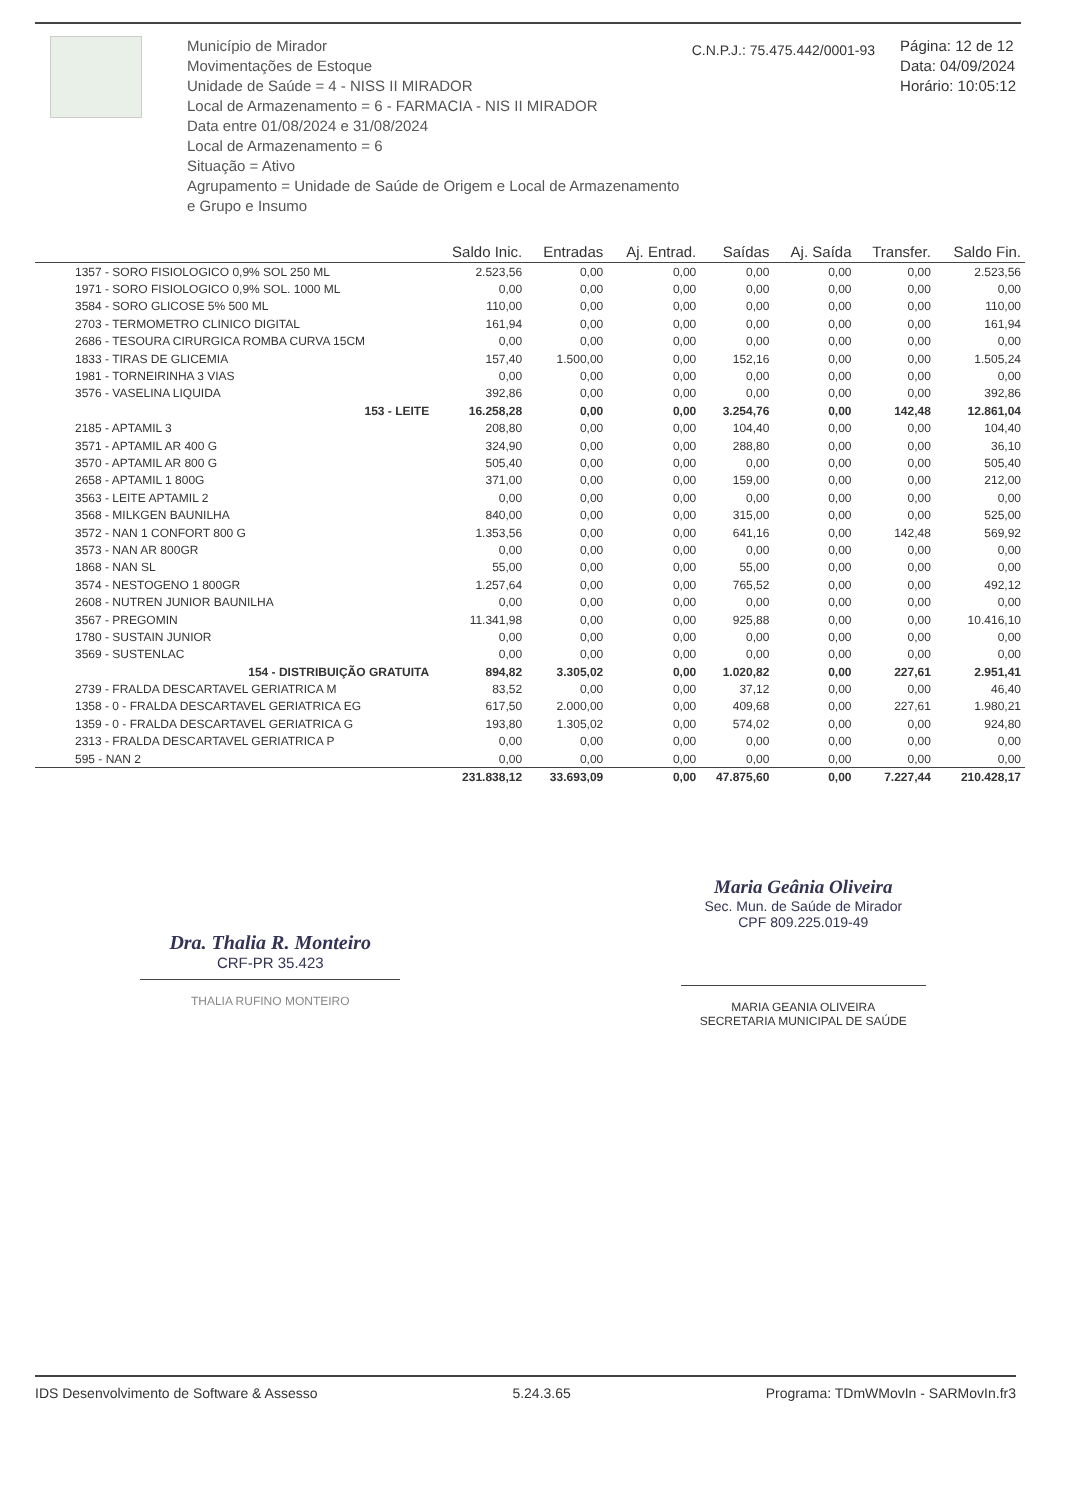Município de Mirador
Movimentações de Estoque
Unidade de Saúde = 4 - NISS II MIRADOR
Local de Armazenamento = 6 - FARMACIA - NIS II MIRADOR
Data entre 01/08/2024 e 31/08/2024
Local de Armazenamento = 6
Situação = Ativo
Agrupamento = Unidade de Saúde de Origem e Local de Armazenamento e Grupo e Insumo
C.N.P.J.: 75.475.442/0001-93
Página: 12 de 12
Data: 04/09/2024
Horário: 10:05:12
| | Saldo Inic. | Entradas | Aj. Entrad. | Saídas | Aj. Saída | Transfer. | Saldo Fin. |
| --- | --- | --- | --- | --- | --- | --- | --- |
| 1357 - SORO FISIOLOGICO 0,9% SOL 250 ML | 2.523,56 | 0,00 | 0,00 | 0,00 | 0,00 | 0,00 | 2.523,56 |
| 1971 - SORO FISIOLOGICO 0,9% SOL. 1000 ML | 0,00 | 0,00 | 0,00 | 0,00 | 0,00 | 0,00 | 0,00 |
| 3584 - SORO GLICOSE 5% 500 ML | 110,00 | 0,00 | 0,00 | 0,00 | 0,00 | 0,00 | 110,00 |
| 2703 - TERMOMETRO CLINICO DIGITAL | 161,94 | 0,00 | 0,00 | 0,00 | 0,00 | 0,00 | 161,94 |
| 2686 - TESOURA CIRURGICA ROMBA CURVA 15CM | 0,00 | 0,00 | 0,00 | 0,00 | 0,00 | 0,00 | 0,00 |
| 1833 - TIRAS DE GLICEMIA | 157,40 | 1.500,00 | 0,00 | 152,16 | 0,00 | 0,00 | 1.505,24 |
| 1981 - TORNEIRINHA 3 VIAS | 0,00 | 0,00 | 0,00 | 0,00 | 0,00 | 0,00 | 0,00 |
| 3576 - VASELINA LIQUIDA | 392,86 | 0,00 | 0,00 | 0,00 | 0,00 | 0,00 | 392,86 |
| 153 - LEITE | 16.258,28 | 0,00 | 0,00 | 3.254,76 | 0,00 | 142,48 | 12.861,04 |
| 2185 - APTAMIL 3 | 208,80 | 0,00 | 0,00 | 104,40 | 0,00 | 0,00 | 104,40 |
| 3571 - APTAMIL AR 400 G | 324,90 | 0,00 | 0,00 | 288,80 | 0,00 | 0,00 | 36,10 |
| 3570 - APTAMIL AR 800 G | 505,40 | 0,00 | 0,00 | 0,00 | 0,00 | 0,00 | 505,40 |
| 2658 - APTAMIL 1 800G | 371,00 | 0,00 | 0,00 | 159,00 | 0,00 | 0,00 | 212,00 |
| 3563 - LEITE APTAMIL 2 | 0,00 | 0,00 | 0,00 | 0,00 | 0,00 | 0,00 | 0,00 |
| 3568 - MILKGEN BAUNILHA | 840,00 | 0,00 | 0,00 | 315,00 | 0,00 | 0,00 | 525,00 |
| 3572 - NAN 1 CONFORT 800 G | 1.353,56 | 0,00 | 0,00 | 641,16 | 0,00 | 142,48 | 569,92 |
| 3573 - NAN AR 800GR | 0,00 | 0,00 | 0,00 | 0,00 | 0,00 | 0,00 | 0,00 |
| 1868 - NAN SL | 55,00 | 0,00 | 0,00 | 55,00 | 0,00 | 0,00 | 0,00 |
| 3574 - NESTOGENO 1 800GR | 1.257,64 | 0,00 | 0,00 | 765,52 | 0,00 | 0,00 | 492,12 |
| 2608 - NUTREN JUNIOR BAUNILHA | 0,00 | 0,00 | 0,00 | 0,00 | 0,00 | 0,00 | 0,00 |
| 3567 - PREGOMIN | 11.341,98 | 0,00 | 0,00 | 925,88 | 0,00 | 0,00 | 10.416,10 |
| 1780 - SUSTAIN JUNIOR | 0,00 | 0,00 | 0,00 | 0,00 | 0,00 | 0,00 | 0,00 |
| 3569 - SUSTENLAC | 0,00 | 0,00 | 0,00 | 0,00 | 0,00 | 0,00 | 0,00 |
| 154 - DISTRIBUIÇÃO GRATUITA | 894,82 | 3.305,02 | 0,00 | 1.020,82 | 0,00 | 227,61 | 2.951,41 |
| 2739 - FRALDA DESCARTAVEL GERIATRICA M | 83,52 | 0,00 | 0,00 | 37,12 | 0,00 | 0,00 | 46,40 |
| 1358 - 0 - FRALDA DESCARTAVEL GERIATRICA EG | 617,50 | 2.000,00 | 0,00 | 409,68 | 0,00 | 227,61 | 1.980,21 |
| 1359 - 0 - FRALDA DESCARTAVEL GERIATRICA G | 193,80 | 1.305,02 | 0,00 | 574,02 | 0,00 | 0,00 | 924,80 |
| 2313 - FRALDA DESCARTAVEL GERIATRICA P | 0,00 | 0,00 | 0,00 | 0,00 | 0,00 | 0,00 | 0,00 |
| 595 - NAN 2 | 0,00 | 0,00 | 0,00 | 0,00 | 0,00 | 0,00 | 0,00 |
| | 231.838,12 | 33.693,09 | 0,00 | 47.875,60 | 0,00 | 7.227,44 | 210.428,17 |
Dra. Thalia R. Monteiro
CRF-PR 35.423
THALIA RUFINO MONTEIRO
Maria Geânia Oliveira
Sec. Mun. de Saúde de Mirador
CPF 809.225.019-49
MARIA GEANIA OLIVEIRA
SECRETARIA MUNICIPAL DE SAÚDE
IDS Desenvolvimento de Software & Assesso 5.24.3.65 Programa: TDmWMovIn - SARMovIn.fr3